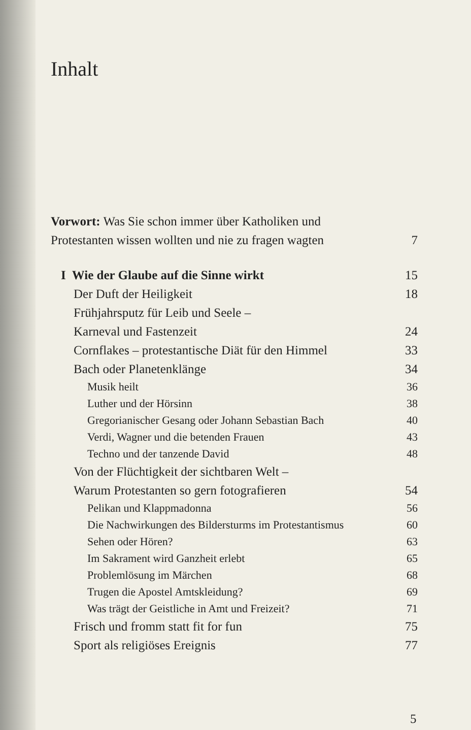Inhalt
Vorwort: Was Sie schon immer über Katholiken und
Protestanten wissen wollten und nie zu fragen wagten 7
I Wie der Glaube auf die Sinne wirkt 15
Der Duft der Heiligkeit 18
Frühjahrsputz für Leib und Seele –
Karneval und Fastenzeit 24
Cornflakes – protestantische Diät für den Himmel 33
Bach oder Planetenklänge 34
Musik heilt 36
Luther und der Hörsinn 38
Gregorianischer Gesang oder Johann Sebastian Bach 40
Verdi, Wagner und die betenden Frauen 43
Techno und der tanzende David 48
Von der Flüchtigkeit der sichtbaren Welt –
Warum Protestanten so gern fotografieren 54
Pelikan und Klappmadonna 56
Die Nachwirkungen des Bildersturms im Protestantismus 60
Sehen oder Hören? 63
Im Sakrament wird Ganzheit erlebt 65
Problemlösung im Märchen 68
Trugen die Apostel Amtskleidung? 69
Was trägt der Geistliche in Amt und Freizeit? 71
Frisch und fromm statt fit for fun 75
Sport als religiöses Ereignis 77
5